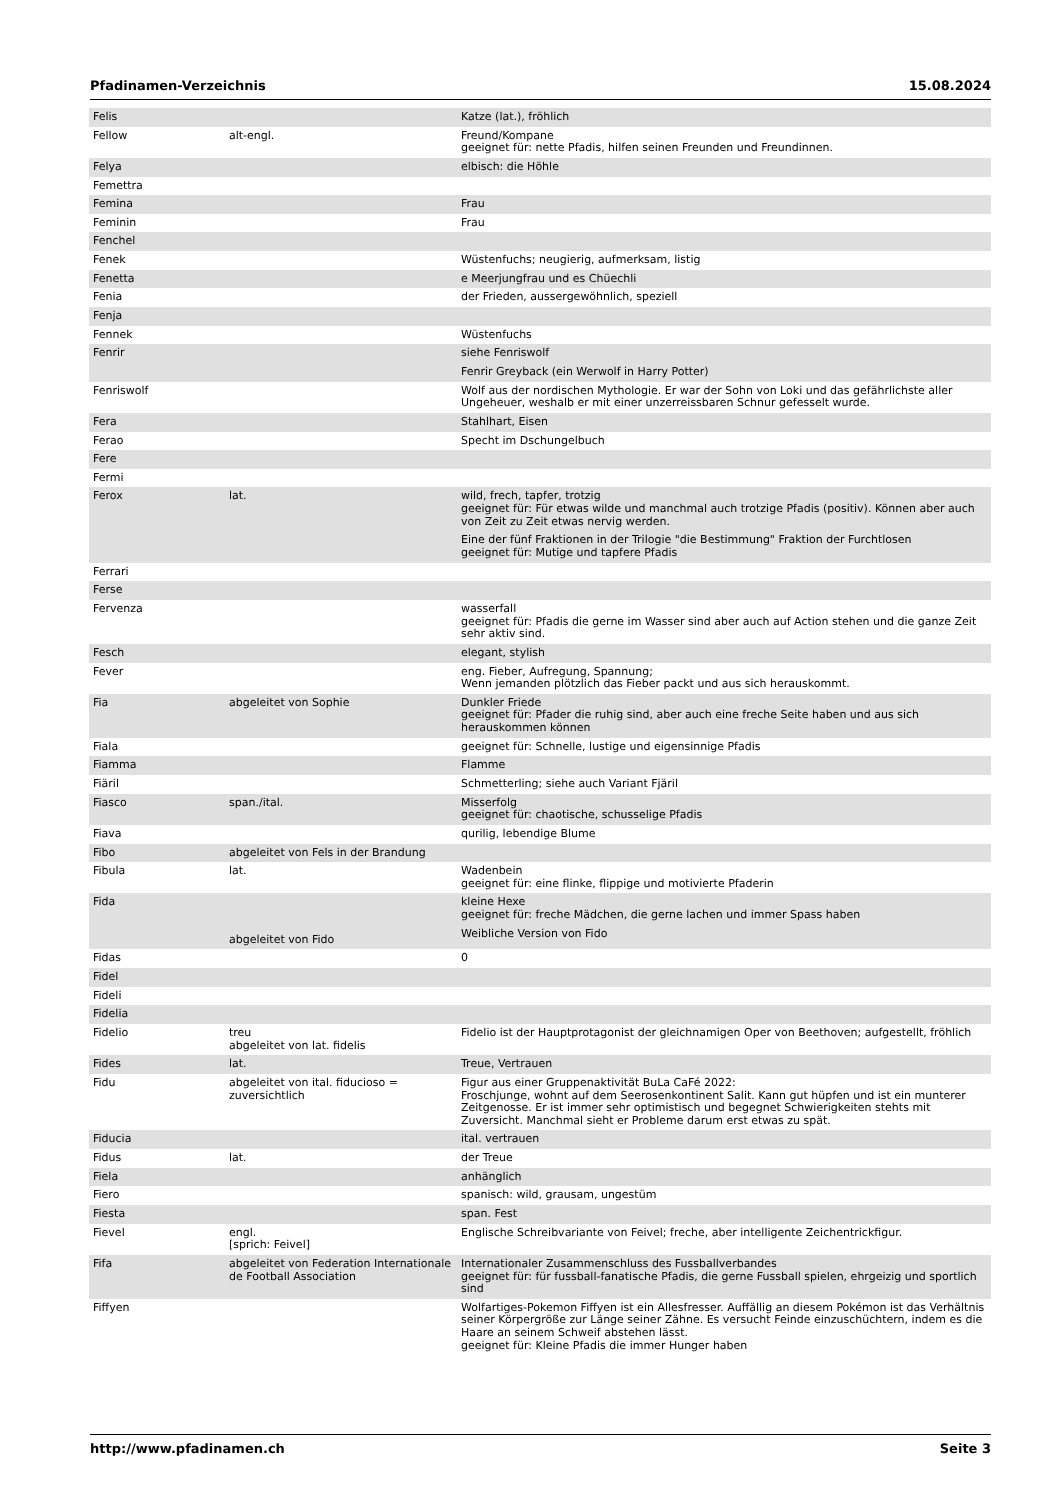Pfadinamen-Verzeichnis 15.08.2024
| Felis | | Katze (lat.), fröhlich |
| Fellow | alt-engl. | Freund/Kompane geeignet für: nette Pfadis, hilfen seinen Freunden und Freundinnen. |
| Felya | | elbisch: die Höhle |
| Femettra | | |
| Femina | | Frau |
| Feminin | | Frau |
| Fenchel | | |
| Fenek | | Wüstenfuchs; neugierig, aufmerksam, listig |
| Fenetta | | e Meerjungfrau und es Chüechli |
| Fenia | | der Frieden, aussergewöhnlich, speziell |
| Fenja | | |
| Fennek | | Wüstenfuchs |
| Fenrir | | siehe Fenriswolf Fenrir Greyback (ein Werwolf in Harry Potter) |
| Fenriswolf | | Wolf aus der nordischen Mythologie. Er war der Sohn von Loki und das gefährlichste aller Ungeheuer, weshalb er mit einer unzerreissbaren Schnur gefesselt wurde. |
| Fera | | Stahlhart, Eisen |
| Ferao | | Specht im Dschungelbuch |
| Fere | | |
| Fermi | | |
| Ferox | lat. | wild, frech, tapfer, trotzig geeignet für: Für etwas wilde und manchmal auch trotzige Pfadis (positiv). Können aber auch von Zeit zu Zeit etwas nervig werden. Eine der fünf Fraktionen in der Trilogie "die Bestimmung" Fraktion der Furchtlosen geeignet für: Mutige und tapfere Pfadis |
| Ferrari | | |
| Ferse | | |
| Fervenza | | wasserfall geeignet für: Pfadis die gerne im Wasser sind aber auch auf Action stehen und die ganze Zeit sehr aktiv sind. |
| Fesch | | elegant, stylish |
| Fever | | eng. Fieber, Aufregung, Spannung; Wenn jemanden plötzlich das Fieber packt und aus sich herauskommt. |
| Fia | abgeleitet von Sophie | Dunkler Friede geeignet für: Pfader die ruhig sind, aber auch eine freche Seite haben und aus sich herauskommen können |
| Fiala | | geeignet für: Schnelle, lustige und eigensinnige Pfadis |
| Fiamma | | Flamme |
| Fiäril | | Schmetterling; siehe auch Variant Fjäril |
| Fiasco | span./ital. | Misserfolg geeignet für: chaotische, schusselige Pfadis |
| Fiava | | qurilig, lebendige Blume |
| Fibo | abgeleitet von Fels in der Brandung | |
| Fibula | lat. | Wadenbein geeignet für: eine flinke, flippige und motivierte Pfaderin |
| Fida | abgeleitet von Fido | kleine Hexe geeignet für: freche Mädchen, die gerne lachen und immer Spass haben Weibliche Version von Fido |
| Fidas | | 0 |
| Fidel | | |
| Fideli | | |
| Fidelia | | |
| Fidelio | treu abgeleitet von lat. fidelis | Fidelio ist der Hauptprotagonist der gleichnamigen Oper von Beethoven; aufgestellt, fröhlich |
| Fides | lat. | Treue, Vertrauen |
| Fidu | abgeleitet von ital. fiducioso = zuversichtlich | Figur aus einer Gruppenaktivität BuLa CaFé 2022: Froschjunge, wohnt auf dem Seerosenkontinent Salit. Kann gut hüpfen und ist ein munterer Zeitgenosse. Er ist immer sehr optimistisch und begegnet Schwierigkeiten stehts mit Zuversicht. Manchmal sieht er Probleme darum erst etwas zu spät. |
| Fiducia | | ital. vertrauen |
| Fidus | lat. | der Treue |
| Fiela | | anhänglich |
| Fiero | | spanisch: wild, grausam, ungestüm |
| Fiesta | | span. Fest |
| Fievel | engl. [sprich: Feivel] | Englische Schreibvariante von Feivel; freche, aber intelligente Zeichentrickfigur. |
| Fifa | abgeleitet von Federation Internationale de Football Association | Internationaler Zusammenschluss des Fussballverbandes geeignet für: für fussball-fanatische Pfadis, die gerne Fussball spielen, ehrgeizig und sportlich sind |
| Fiffyen | | Wolfartiges-Pokemon Fiffyen ist ein Allesfresser. Auffällig an diesem Pokémon ist das Verhältnis seiner Körpergröße zur Länge seiner Zähne. Es versucht Feinde einzuschüchtern, indem es die Haare an seinem Schweif abstehen lässt. geeignet für: Kleine Pfadis die immer Hunger haben |
http://www.pfadinamen.ch Seite 3